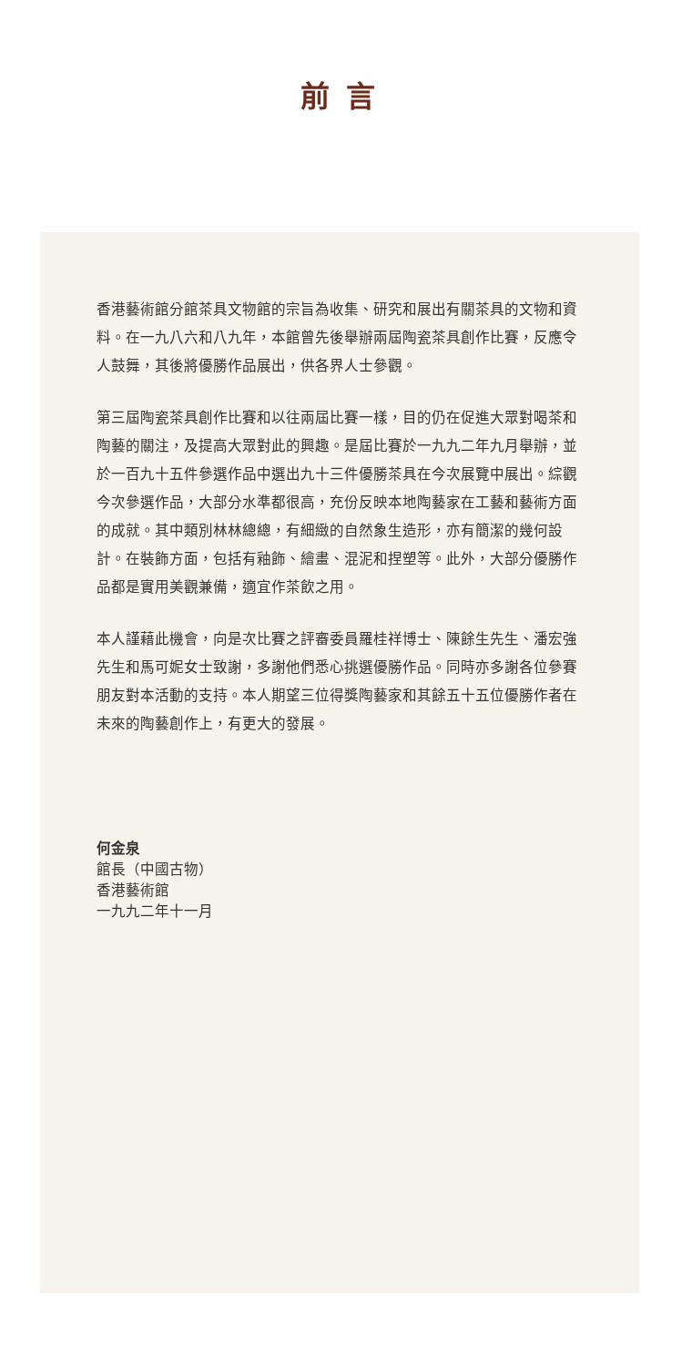前言
香港藝術館分館茶具文物館的宗旨為收集、研究和展出有關茶具的文物和資料。在一九八六和八九年，本館曾先後舉辦兩屆陶瓷茶具創作比賽，反應令人鼓舞，其後將優勝作品展出，供各界人士參觀。
第三屆陶瓷茶具創作比賽和以往兩屆比賽一樣，目的仍在促進大眾對喝茶和陶藝的關注，及提高大眾對此的興趣。是屆比賽於一九九二年九月舉辦，並於一百九十五件參選作品中選出九十三件優勝茶具在今次展覽中展出。綜觀今次參選作品，大部分水準都很高，充份反映本地陶藝家在工藝和藝術方面的成就。其中類別林林總總，有細緻的自然象生造形，亦有簡潔的幾何設計。在裝飾方面，包括有釉飾、繪畫、混泥和捏塑等。此外，大部分優勝作品都是實用美觀兼備，適宜作茶飲之用。
本人謹藉此機會，向是次比賽之評審委員羅桂祥博士、陳餘生先生、潘宏強先生和馬可妮女士致謝，多謝他們悉心挑選優勝作品。同時亦多謝各位參賽朋友對本活動的支持。本人期望三位得獎陶藝家和其餘五十五位優勝作者在未來的陶藝創作上，有更大的發展。
何金泉
館長（中國古物）
香港藝術館
一九九二年十一月